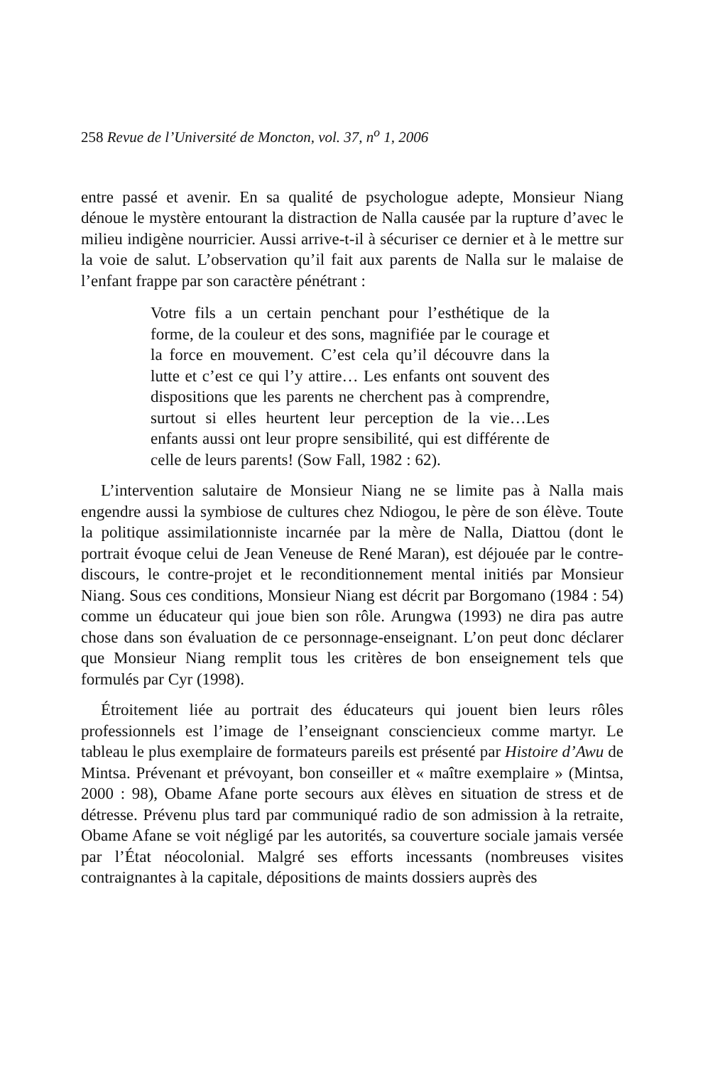258 Revue de l’Université de Moncton, vol. 37, n<sup>o</sup> 1, 2006
entre passé et avenir. En sa qualité de psychologue adepte, Monsieur Niang dénoue le mystère entourant la distraction de Nalla causée par la rupture d’avec le milieu indigène nourricier. Aussi arrive-t-il à sécuriser ce dernier et à le mettre sur la voie de salut. L’observation qu’il fait aux parents de Nalla sur le malaise de l’enfant frappe par son caractère pénétrant :
Votre fils a un certain penchant pour l’esthétique de la forme, de la couleur et des sons, magnifiée par le courage et la force en mouvement. C’est cela qu’il découvre dans la lutte et c’est ce qui l’y attire… Les enfants ont souvent des dispositions que les parents ne cherchent pas à comprendre, surtout si elles heurtent leur perception de la vie…Les enfants aussi ont leur propre sensibilité, qui est différente de celle de leurs parents! (Sow Fall, 1982 : 62).
L’intervention salutaire de Monsieur Niang ne se limite pas à Nalla mais engendre aussi la symbiose de cultures chez Ndiogou, le père de son élève. Toute la politique assimilationniste incarnée par la mère de Nalla, Diattou (dont le portrait évoque celui de Jean Veneuse de René Maran), est déjouée par le contre-discours, le contre-projet et le reconditionnement mental initiés par Monsieur Niang. Sous ces conditions, Monsieur Niang est décrit par Borgomano (1984 : 54) comme un éducateur qui joue bien son rôle. Arungwa (1993) ne dira pas autre chose dans son évaluation de ce personnage-enseignant. L’on peut donc déclarer que Monsieur Niang remplit tous les critères de bon enseignement tels que formulés par Cyr (1998).
Étroitement liée au portrait des éducateurs qui jouent bien leurs rôles professionnels est l’image de l’enseignant consciencieux comme martyr. Le tableau le plus exemplaire de formateurs pareils est présenté par Histoire d’Awu de Mintsa. Prévenant et prévoyant, bon conseiller et « maître exemplaire » (Mintsa, 2000 : 98), Obame Afane porte secours aux élèves en situation de stress et de détresse. Prévenu plus tard par communiqué radio de son admission à la retraite, Obame Afane se voit négligé par les autorités, sa couverture sociale jamais versée par l’État néocolonial. Malgré ses efforts incessants (nombreuses visites contraignantes à la capitale, dépositions de maints dossiers auprès des